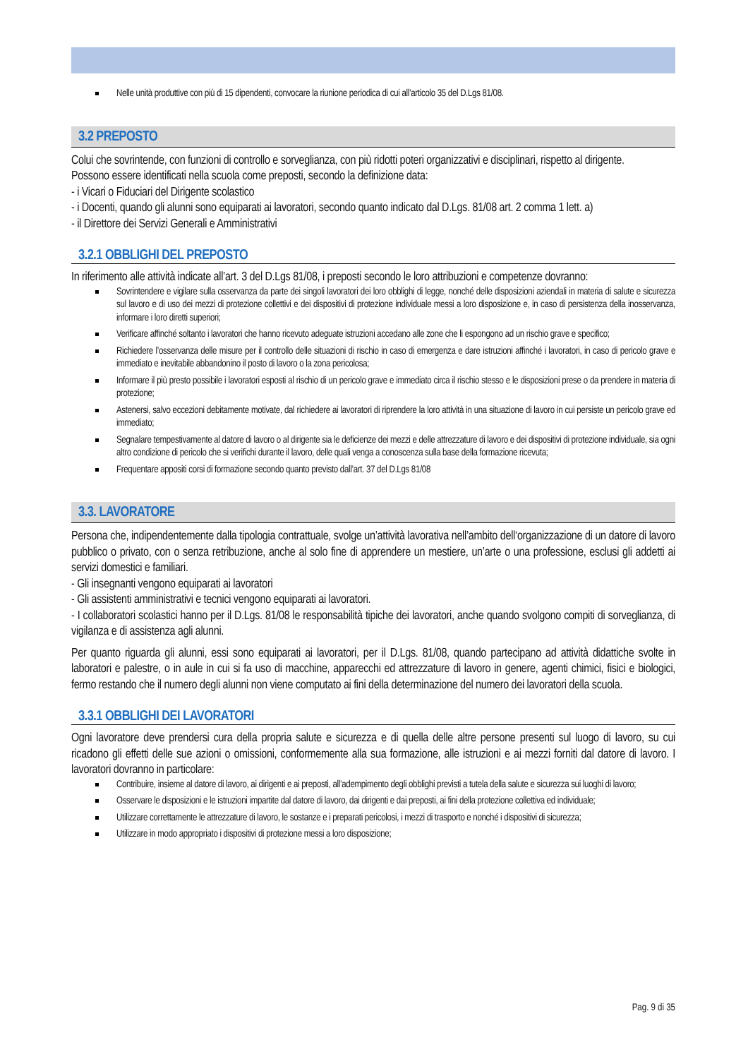Nelle unità produttive con più di 15 dipendenti, convocare la riunione periodica di cui all’articolo 35 del D.Lgs 81/08.
3.2 PREPOSTO
Colui che sovrintende, con funzioni di controllo e sorveglianza, con più ridotti poteri organizzativi e disciplinari, rispetto al dirigente.
Possono essere identificati nella scuola come preposti, secondo la definizione data:
- i Vicari o Fiduciari del Dirigente scolastico
- i Docenti, quando gli alunni sono equiparati ai lavoratori, secondo quanto indicato dal D.Lgs. 81/08 art. 2 comma 1 lett. a)
- il Direttore dei Servizi Generali e Amministrativi
3.2.1 OBBLIGHI DEL PREPOSTO
In riferimento alle attività indicate all’art. 3 del D.Lgs 81/08, i preposti secondo le loro attribuzioni e competenze dovranno:
Sovrintendere e vigilare sulla osservanza da parte dei singoli lavoratori dei loro obblighi di legge, nonché delle disposizioni aziendali in materia di salute e sicurezza sul lavoro e di uso dei mezzi di protezione collettivi e dei dispositivi di protezione individuale messi a loro disposizione e, in caso di persistenza della inosservanza, informare i loro diretti superiori;
Verificare affinché soltanto i lavoratori che hanno ricevuto adeguate istruzioni accedano alle zone che li espongono ad un rischio grave e specifico;
Richiedere l’osservanza delle misure per il controllo delle situazioni di rischio in caso di emergenza e dare istruzioni affinché i lavoratori, in caso di pericolo grave e immediato e inevitabile abbandonino il posto di lavoro o la zona pericolosa;
Informare il più presto possibile i lavoratori esposti al rischio di un pericolo grave e immediato circa il rischio stesso e le disposizioni prese o da prendere in materia di protezione;
Astenersi, salvo eccezioni debitamente motivate, dal richiedere ai lavoratori di riprendere la loro attività in una situazione di lavoro in cui persiste un pericolo grave ed immediato;
Segnalare tempestivamente al datore di lavoro o al dirigente sia le deficienze dei mezzi e delle attrezzature di lavoro e dei dispositivi di protezione individuale, sia ogni altro condizione di pericolo che si verifichi durante il lavoro, delle quali venga a conoscenza sulla base della formazione ricevuta;
Frequentare appositi corsi di formazione secondo quanto previsto dall’art. 37 del D.Lgs 81/08
3.3. LAVORATORE
Persona che, indipendentemente dalla tipologia contrattuale, svolge un’attività lavorativa nell’ambito dell‘organizzazione di un datore di lavoro pubblico o privato, con o senza retribuzione, anche al solo fine di apprendere un mestiere, un’arte o una professione, esclusi gli addetti ai servizi domestici e familiari.
- Gli insegnanti vengono equiparati ai lavoratori
- Gli assistenti amministrativi e tecnici vengono equiparati ai lavoratori.
- I collaboratori scolastici hanno per il D.Lgs. 81/08 le responsabilità tipiche dei lavoratori, anche quando svolgono compiti di sorveglianza, di vigilanza e di assistenza agli alunni.
Per quanto riguarda gli alunni, essi sono equiparati ai lavoratori, per il D.Lgs. 81/08, quando partecipano ad attività didattiche svolte in laboratori e palestre, o in aule in cui si fa uso di macchine, apparecchi ed attrezzature di lavoro in genere, agenti chimici, fisici e biologici, fermo restando che il numero degli alunni non viene computato ai fini della determinazione del numero dei lavoratori della scuola.
3.3.1 OBBLIGHI DEI LAVORATORI
Ogni lavoratore deve prendersi cura della propria salute e sicurezza e di quella delle altre persone presenti sul luogo di lavoro, su cui ricadono gli effetti delle sue azioni o omissioni, conformemente alla sua formazione, alle istruzioni e ai mezzi forniti dal datore di lavoro. I lavoratori dovranno in particolare:
Contribuire, insieme al datore di lavoro, ai dirigenti e ai preposti, all’adempimento degli obblighi previsti a tutela della salute e sicurezza sui luoghi di lavoro;
Osservare le disposizioni e le istruzioni impartite dal datore di lavoro, dai dirigenti e dai preposti, ai fini della protezione collettiva ed individuale;
Utilizzare correttamente le attrezzature di lavoro, le sostanze e i preparati pericolosi, i mezzi di trasporto e nonché i dispositivi di sicurezza;
Utilizzare in modo appropriato i dispositivi di protezione messi a loro disposizione;
Pag. 9 di 35